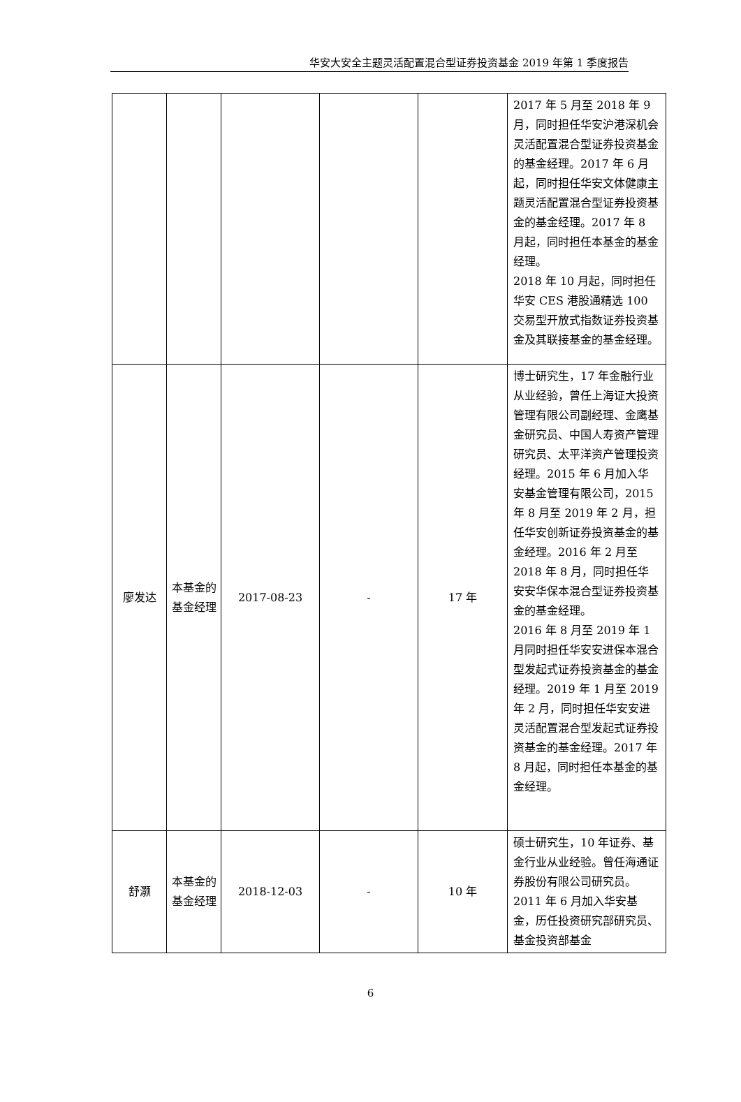华安大安全主题灵活配置混合型证券投资基金 2019 年第 1 季度报告
| | | | | | 2017 年 5 月至 2018 年 9 月，同时担任华安沪港深机会灵活配置混合型证券投资基金的基金经理。2017 年 6 月起，同时担任华安文体健康主题灵活配置混合型证券投资基金的基金经理。2017 年 8 月起，同时担任本基金的基金经理。 2018 年 10 月起，同时担任华安 CES 港股通精选 100 交易型开放式指数证券投资基金及其联接基金的基金经理。 |
| 廖发达 | 本基金的基金经理 | 2017-08-23 | - | 17 年 | 博士研究生，17 年金融行业从业经验，曾任上海证大投资管理有限公司副经理、金鹰基金研究员、中国人寿资产管理研究员、太平洋资产管理投资经理。2015 年 6 月加入华安基金管理有限公司，2015 年 8 月至 2019 年 2 月，担任华安创新证券投资基金的基金经理。2016 年 2 月至 2018 年 8 月，同时担任华安安华保本混合型证券投资基金的基金经理。 2016 年 8 月至 2019 年 1 月同时担任华安安进保本混合型发起式证券投资基金的基金经理。2019 年 1 月至 2019 年 2 月，同时担任华安安进灵活配置混合型发起式证券投资基金的基金经理。2017 年 8 月起，同时担任本基金的基金经理。 |
| 舒灏 | 本基金的基金经理 | 2018-12-03 | - | 10 年 | 硕士研究生，10 年证券、基金行业从业经验。曾任海通证券股份有限公司研究员。2011 年 6 月加入华安基金，历任投资研究部研究员、基金投资部基金 |
6